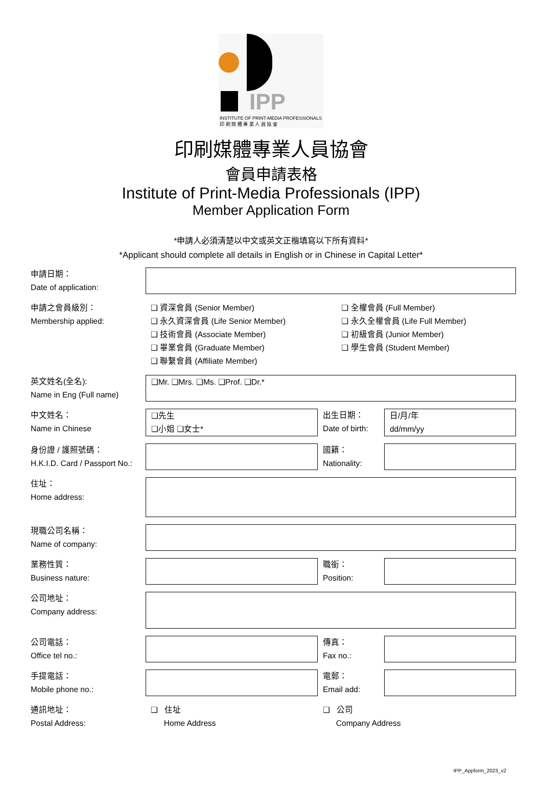IPP
INSTITUTE OF PRINT-MEDIA PROFESSIONALS
印 刷 媒 體 專 業 人 員 協 會
印刷媒體專業人員協會
會員申請表格
Institute of Print-Media Professionals (IPP)
Member Application Form
*申請人必須清楚以中文或英文正楷填寫以下所有資料*
*Applicant should complete all details in English or in Chinese in Capital Letter*
| 申請日期： Date of application: | | | |
| 申請之會員級別： Membership applied: | / ❑ 資深會員 (Senior Member) ❑ 永久資深會員 (Life Senior Member) ❑ 技術會員 (Associate Member) ❑ 畢業會員 (Graduate Member) ❑ 聯繫會員 (Affiliate Member) / ❑ 全權會員 (Full Member) ❑ 永久全權會員 (Life Full Member) ❑ 初級會員 (Junior Member) ❑ 學生會員 (Student Member) / | | |
| 英文姓名(全名): Name in Eng (Full name) | ❑Mr. ❑Mrs. ❑Ms. ❑Prof. ❑Dr.* | | |
| 中文姓名： Name in Chinese | ❑先生 ❑小姐 ❑女士* | 出生日期： Date of birth: | 日/月/年 dd/mm/yy |
| 身份證 / 護照號碼： H.K.I.D. Card / Passport No.: | | 國籍： Nationality: | |
| 住址： Home address: | | | |
| 現職公司名稱： Name of company: | | | |
| 業務性質： Business nature: | | 職銜： Position: | |
| 公司地址： Company address: | | | |
| 公司電話： Office tel no.: | | 傳真： Fax no.: | |
| 手提電話： Mobile phone no.: | | 電郵： Email add: | |
| 通訊地址： Postal Address: | ❑ 住址 Home Address | ❑ 公司 Company Address | |
IPP_Appform_2023_v2